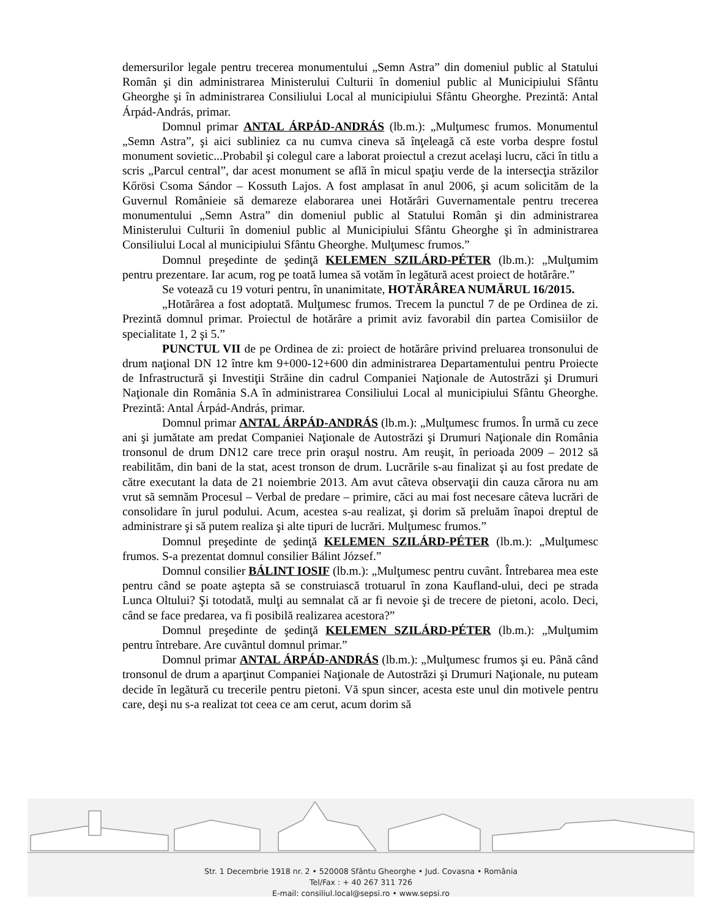demersurilor legale pentru trecerea monumentului „Semn Astra” din domeniul public al Statului Român şi din administrarea Ministerului Culturii în domeniul public al Municipiului Sfântu Gheorghe şi în administrarea Consiliului Local al municipiului Sfântu Gheorghe. Prezintă: Antal Árpád-András, primar.
Domnul primar ANTAL ÁRPÁD-ANDRÁS (lb.m.): „Mulţumesc frumos. Monumentul „Semn Astra”, şi aici subliniez ca nu cumva cineva să înţeleagă că este vorba despre fostul monument sovietic...Probabil şi colegul care a laborat proiectul a crezut acelaşi lucru, căci în titlu a scris „Parcul central”, dar acest monument se află în micul spaţiu verde de la intersecţia străzilor Kőrösi Csoma Sándor – Kossuth Lajos. A fost amplasat în anul 2006, şi acum solicităm de la Guvernul Românieie să demareze elaborarea unei Hotărâri Guvernamentale pentru trecerea monumentului „Semn Astra” din domeniul public al Statului Român şi din administrarea Ministerului Culturii în domeniul public al Municipiului Sfântu Gheorghe şi în administrarea Consiliului Local al municipiului Sfântu Gheorghe. Mulţumesc frumos.”
Domnul preşedinte de şedinţă KELEMEN SZILÁRD-PÉTER (lb.m.): „Mulţumim pentru prezentare. Iar acum, rog pe toată lumea să votăm în legătură acest proiect de hotărâre.”
Se votează cu 19 voturi pentru, în unanimitate, HOTĂRÂREA NUMĂRUL 16/2015.
„Hotărârea a fost adoptată. Mulţumesc frumos. Trecem la punctul 7 de pe Ordinea de zi. Prezintă domnul primar. Proiectul de hotărâre a primit aviz favorabil din partea Comisiilor de specialitate 1, 2 şi 5.”
PUNCTUL VII de pe Ordinea de zi: proiect de hotărâre privind preluarea tronsonului de drum naţional DN 12 între km 9+000-12+600 din administrarea Departamentului pentru Proiecte de Infrastructură şi Investiţii Străine din cadrul Companiei Naţionale de Autostrăzi şi Drumuri Naţionale din România S.A în administrarea Consiliului Local al municipiului Sfântu Gheorghe. Prezintă: Antal Árpád-András, primar.
Domnul primar ANTAL ÁRPÁD-ANDRÁS (lb.m.): „Mulţumesc frumos. În urmă cu zece ani şi jumătate am predat Companiei Naţionale de Autostrăzi şi Drumuri Naţionale din România tronsonul de drum DN12 care trece prin oraşul nostru. Am reuşit, în perioada 2009 – 2012 să reabilităm, din bani de la stat, acest tronson de drum. Lucrările s-au finalizat şi au fost predate de către executant la data de 21 noiembrie 2013. Am avut câteva observaţii din cauza cărora nu am vrut să semnăm Procesul – Verbal de predare – primire, căci au mai fost necesare câteva lucrări de consolidare în jurul podului. Acum, acestea s-au realizat, şi dorim să preluăm înapoi dreptul de administrare şi să putem realiza şi alte tipuri de lucrări. Mulţumesc frumos.”
Domnul preşedinte de şedinţă KELEMEN SZILÁRD-PÉTER (lb.m.): „Mulţumesc frumos. S-a prezentat domnul consilier Bálint József.”
Domnul consilier BÁLINT IOSIF (lb.m.): „Mulţumesc pentru cuvânt. Întrebarea mea este pentru când se poate aştepta să se construiască trotuarul în zona Kaufland-ului, deci pe strada Lunca Oltului? Şi totodată, mulţi au semnalat că ar fi nevoie şi de trecere de pietoni, acolo. Deci, când se face predarea, va fi posibilă realizarea acestora?”
Domnul preşedinte de şedinţă KELEMEN SZILÁRD-PÉTER (lb.m.): „Mulţumim pentru întrebare. Are cuvântul domnul primar.”
Domnul primar ANTAL ÁRPÁD-ANDRÁS (lb.m.): „Mulţumesc frumos şi eu. Până când tronsonul de drum a aparţinut Companiei Naţionale de Autostrăzi şi Drumuri Naţionale, nu puteam decide în legătură cu trecerile pentru pietoni. Vă spun sincer, acesta este unul din motivele pentru care, deşi nu s-a realizat tot ceea ce am cerut, acum dorim să
Str. 1 Decembrie 1918 nr. 2 • 520008 Sfântu Gheorghe • Jud. Covasna • România
Tel/Fax : + 40 267 311 726
E-mail: consiliul.local@sepsi.ro • www.sepsi.ro